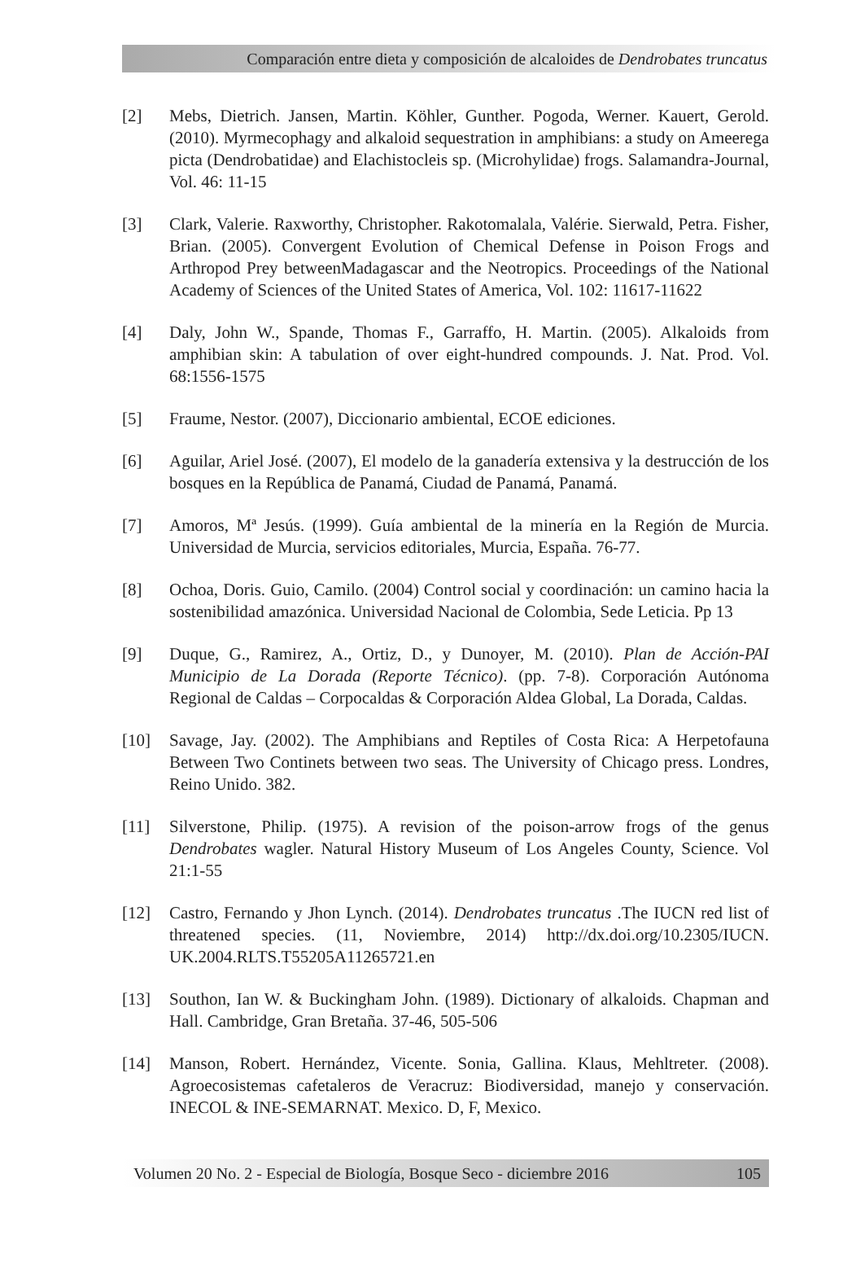Comparación entre dieta y composición de alcaloides de Dendrobates truncatus
[2] Mebs, Dietrich. Jansen, Martin. Köhler, Gunther. Pogoda, Werner. Kauert, Gerold. (2010). Myrmecophagy and alkaloid sequestration in amphibians: a study on Ameerega picta (Dendrobatidae) and Elachistocleis sp. (Microhylidae) frogs. Salamandra-Journal, Vol. 46: 11-15
[3] Clark, Valerie. Raxworthy, Christopher. Rakotomalala, Valérie. Sierwald, Petra. Fisher, Brian. (2005). Convergent Evolution of Chemical Defense in Poison Frogs and Arthropod Prey betweenMadagascar and the Neotropics. Proceedings of the National Academy of Sciences of the United States of America, Vol. 102: 11617-11622
[4] Daly, John W., Spande, Thomas F., Garraffo, H. Martin. (2005). Alkaloids from amphibian skin: A tabulation of over eight-hundred compounds. J. Nat. Prod. Vol. 68:1556-1575
[5] Fraume, Nestor. (2007), Diccionario ambiental, ECOE ediciones.
[6] Aguilar, Ariel José. (2007), El modelo de la ganadería extensiva y la destrucción de los bosques en la República de Panamá, Ciudad de Panamá, Panamá.
[7] Amoros, Mª Jesús. (1999). Guía ambiental de la minería en la Región de Murcia. Universidad de Murcia, servicios editoriales, Murcia, España. 76-77.
[8] Ochoa, Doris. Guio, Camilo. (2004) Control social y coordinación: un camino hacia la sostenibilidad amazónica. Universidad Nacional de Colombia, Sede Leticia. Pp 13
[9] Duque, G., Ramirez, A., Ortiz, D., y Dunoyer, M. (2010). Plan de Acción-PAI Municipio de La Dorada (Reporte Técnico). (pp. 7-8). Corporación Autónoma Regional de Caldas – Corpocaldas & Corporación Aldea Global, La Dorada, Caldas.
[10] Savage, Jay. (2002). The Amphibians and Reptiles of Costa Rica: A Herpetofauna Between Two Continets between two seas. The University of Chicago press. Londres, Reino Unido. 382.
[11] Silverstone, Philip. (1975). A revision of the poison-arrow frogs of the genus Dendrobates wagler. Natural History Museum of Los Angeles County, Science. Vol 21:1-55
[12] Castro, Fernando y Jhon Lynch. (2014). Dendrobates truncatus .The IUCN red list of threatened species. (11, Noviembre, 2014) http://dx.doi.org/10.2305/IUCN. UK.2004.RLTS.T55205A11265721.en
[13] Southon, Ian W. & Buckingham John. (1989). Dictionary of alkaloids. Chapman and Hall. Cambridge, Gran Bretaña. 37-46, 505-506
[14] Manson, Robert. Hernández, Vicente. Sonia, Gallina. Klaus, Mehltreter. (2008). Agroecosistemas cafetaleros de Veracruz: Biodiversidad, manejo y conservación. INECOL & INE-SEMARNAT. Mexico. D, F, Mexico.
Volumen 20 No. 2 - Especial de Biología, Bosque Seco - diciembre 2016 105